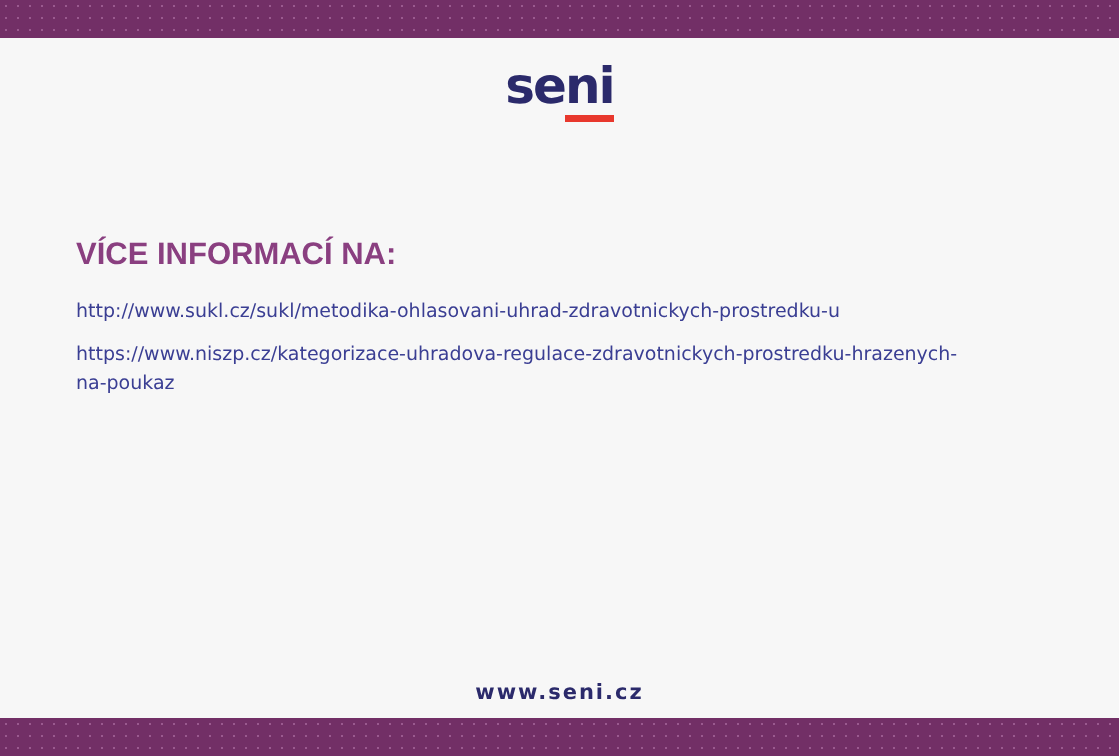seni
VÍCE INFORMACÍ NA:
http://www.sukl.cz/sukl/metodika-ohlasovani-uhrad-zdravotnickych-prostredku-u
https://www.niszp.cz/kategorizace-uhradova-regulace-zdravotnickych-prostredku-hrazenych-na-poukaz
www.seni.cz